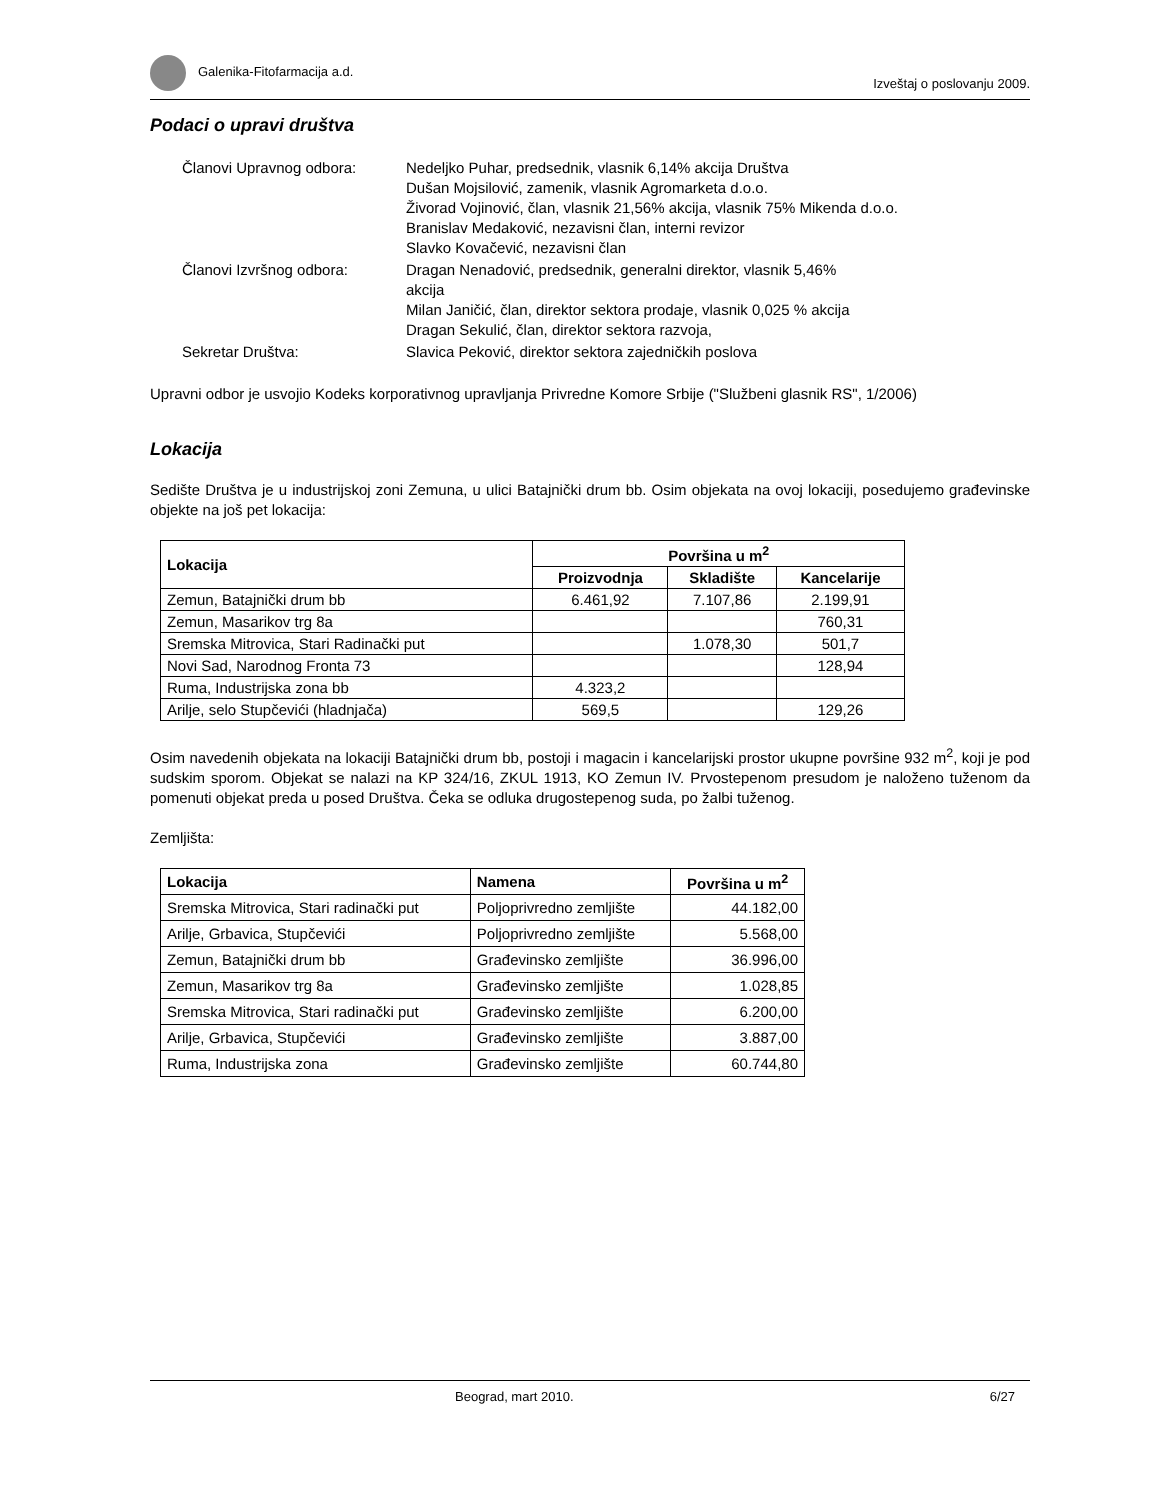Galenika-Fitofarmacija a.d. Izveštaj o poslovanju 2009.
Podaci o upravi društva
| Članovi Upravnog odbora: | Nedeljko Puhar, predsednik, vlasnik 6,14% akcija Društva Dušan Mojsilović, zamenik, vlasnik Agromarketa d.o.o. Živorad Vojinović, član, vlasnik 21,56% akcija, vlasnik 75% Mikenda d.o.o. Branislav Medaković, nezavisni član, interni revizor Slavko Kovačević, nezavisni član |
| Članovi Izvršnog odbora: | Dragan Nenadović, predsednik, generalni direktor, vlasnik 5,46% akcija Milan Janičić, član, direktor sektora prodaje, vlasnik 0,025 % akcija Dragan Sekulić, član, direktor sektora razvoja, |
| Sekretar Društva: | Slavica Peković, direktor sektora zajedničkih poslova |
Upravni odbor je usvojio Kodeks korporativnog upravljanja Privredne Komore Srbije ("Službeni glasnik RS", 1/2006)
Lokacija
Sedište Društva je u industrijskoj zoni Zemuna, u ulici Batajnički drum bb. Osim objekata na ovoj lokaciji, posedujemo građevinske objekte na još pet lokacija:
| Lokacija | Površina u m<sup>2</sup> | | |
| --- | --- | --- | --- |
| | Proizvodnja | Skladište | Kancelarije |
| Zemun, Batajnički drum bb | 6.461,92 | 7.107,86 | 2.199,91 |
| Zemun, Masarikov trg 8a | | | 760,31 |
| Sremska Mitrovica, Stari Radinački put | | 1.078,30 | 501,7 |
| Novi Sad, Narodnog Fronta 73 | | | 128,94 |
| Ruma, Industrijska zona bb | 4.323,2 | | |
| Arilje, selo Stupčevići (hladnjača) | 569,5 | | 129,26 |
Osim navedenih objekata na lokaciji Batajnički drum bb, postoji i magacin i kancelarijski prostor ukupne površine 932 m<sup>2</sup>, koji je pod sudskim sporom. Objekat se nalazi na KP 324/16, ZKUL 1913, KO Zemun IV. Prvostepenom presudom je naloženo tuženom da pomenuti objekat preda u posed Društva. Čeka se odluka drugostepenog suda, po žalbi tuženog.
Zemljišta:
| Lokacija | Namena | Površina u m<sup>2</sup> |
| --- | --- | --- |
| Sremska Mitrovica, Stari radinački put | Poljoprivredno zemljište | 44.182,00 |
| Arilje, Grbavica, Stupčevići | Poljoprivredno zemljište | 5.568,00 |
| Zemun, Batajnički drum bb | Građevinsko zemljište | 36.996,00 |
| Zemun, Masarikov trg 8a | Građevinsko zemljište | 1.028,85 |
| Sremska Mitrovica, Stari radinački put | Građevinsko zemljište | 6.200,00 |
| Arilje, Grbavica, Stupčevići | Građevinsko zemljište | 3.887,00 |
| Ruma, Industrijska zona | Građevinsko zemljište | 60.744,80 |
Beograd, mart 2010. 6/27